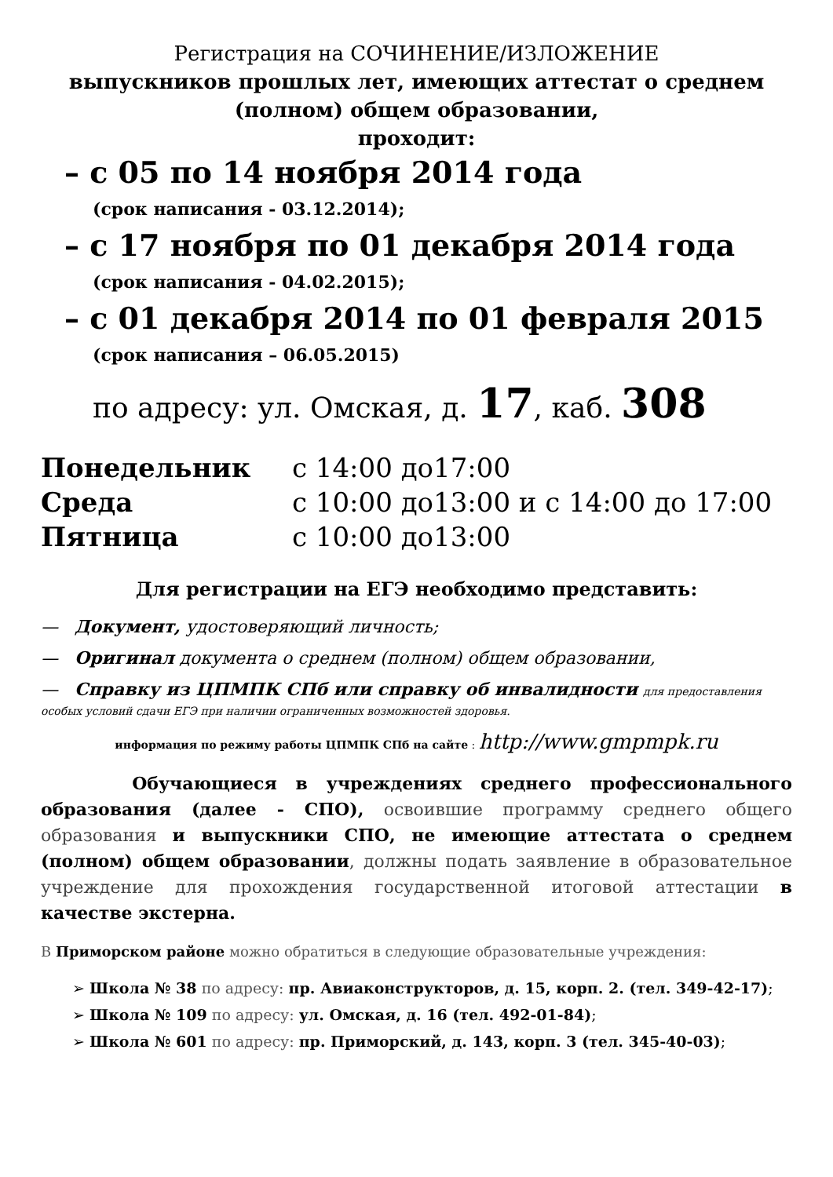Регистрация на СОЧИНЕНИЕ/ИЗЛОЖЕНИЕ
выпускников прошлых лет, имеющих аттестат о среднем (полном) общем образовании,
проходит:
– с 05 по 14 ноября 2014 года
(срок написания - 03.12.2014);
– с 17 ноября по 01 декабря 2014 года
(срок написания - 04.02.2015);
– с 01 декабря 2014 по 01 февраля 2015
(срок написания – 06.05.2015)
по адресу: ул. Омская, д. 17, каб. 308
| Понедельник | с 14:00 до17:00 |
| Среда | с 10:00 до13:00 и с 14:00 до 17:00 |
| Пятница | с 10:00 до13:00 |
Для регистрации на ЕГЭ необходимо представить:
— Документ, удостоверяющий личность;
— Оригинал документа о среднем (полном) общем образовании,
— Справку из ЦПМПК СПб или справку об инвалидности для предоставления особых условий сдачи ЕГЭ при наличии ограниченных возможностей здоровья.
информация по режиму работы ЦПМПК СПб на сайте : http://www.gmpmpk.ru
Обучающиеся в учреждениях среднего профессионального образования (далее - СПО), освоившие программу среднего общего образования и выпускники СПО, не имеющие аттестата о среднем (полном) общем образовании, должны подать заявление в образовательное учреждение для прохождения государственной итоговой аттестации в качестве экстерна.
В Приморском районе можно обратиться в следующие образовательные учреждения:
➢ Школа № 38 по адресу: пр. Авиаконструкторов, д. 15, корп. 2. (тел. 349-42-17);
➢ Школа № 109 по адресу: ул. Омская, д. 16 (тел. 492-01-84);
➢ Школа № 601 по адресу: пр. Приморский, д. 143, корп. 3 (тел. 345-40-03);